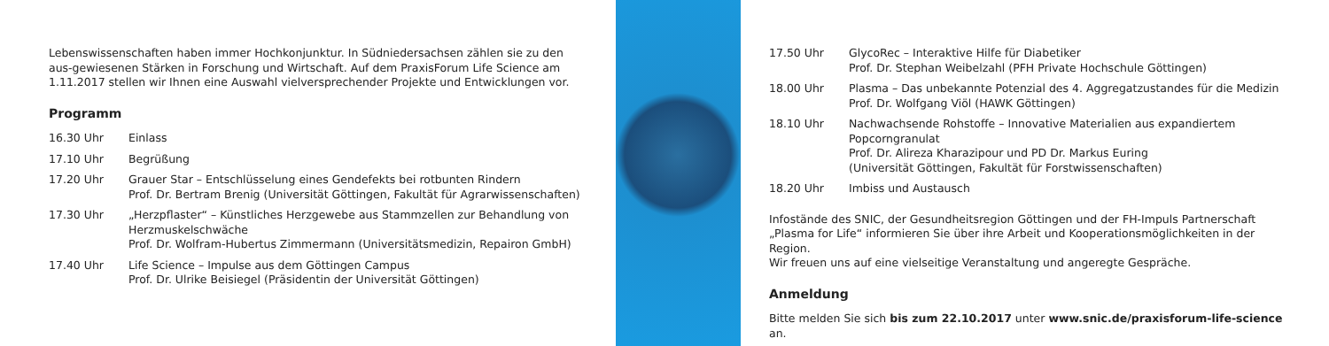Lebenswissenschaften haben immer Hochkonjunktur. In Südniedersachsen zählen sie zu den aus-gewiesenen Stärken in Forschung und Wirtschaft. Auf dem PraxisForum Life Science am 1.11.2017 stellen wir Ihnen eine Auswahl vielversprechender Projekte und Entwicklungen vor.
Programm
16.30 Uhr Einlass
17.10 Uhr Begrüßung
17.20 Uhr Grauer Star – Entschlüsselung eines Gendefekts bei rotbunten Rindern
Prof. Dr. Bertram Brenig (Universität Göttingen, Fakultät für Agrarwissenschaften)
17.30 Uhr „Herzpflaster“ – Künstliches Herzgewebe aus Stammzellen zur Behandlung von Herzmuskelschwäche
Prof. Dr. Wolfram-Hubertus Zimmermann (Universitätsmedizin, Repairon GmbH)
17.40 Uhr Life Science – Impulse aus dem Göttingen Campus
Prof. Dr. Ulrike Beisiegel (Präsidentin der Universität Göttingen)
17.50 Uhr GlycoRec – Interaktive Hilfe für Diabetiker
Prof. Dr. Stephan Weibelzahl (PFH Private Hochschule Göttingen)
18.00 Uhr Plasma – Das unbekannte Potenzial des 4. Aggregatzustandes für die Medizin
Prof. Dr. Wolfgang Viöl (HAWK Göttingen)
18.10 Uhr Nachwachsende Rohstoffe – Innovative Materialien aus expandiertem Popcorngranulat
Prof. Dr. Alireza Kharazipour und PD Dr. Markus Euring
(Universität Göttingen, Fakultät für Forstwissenschaften)
18.20 Uhr Imbiss und Austausch
Infostände des SNIC, der Gesundheitsregion Göttingen und der FH-Impuls Partnerschaft „Plasma for Life“ informieren Sie über ihre Arbeit und Kooperationsmöglichkeiten in der Region.
Wir freuen uns auf eine vielseitige Veranstaltung und angeregte Gespräche.
Anmeldung
Bitte melden Sie sich bis zum 22.10.2017 unter www.snic.de/praxisforum-life-science an.